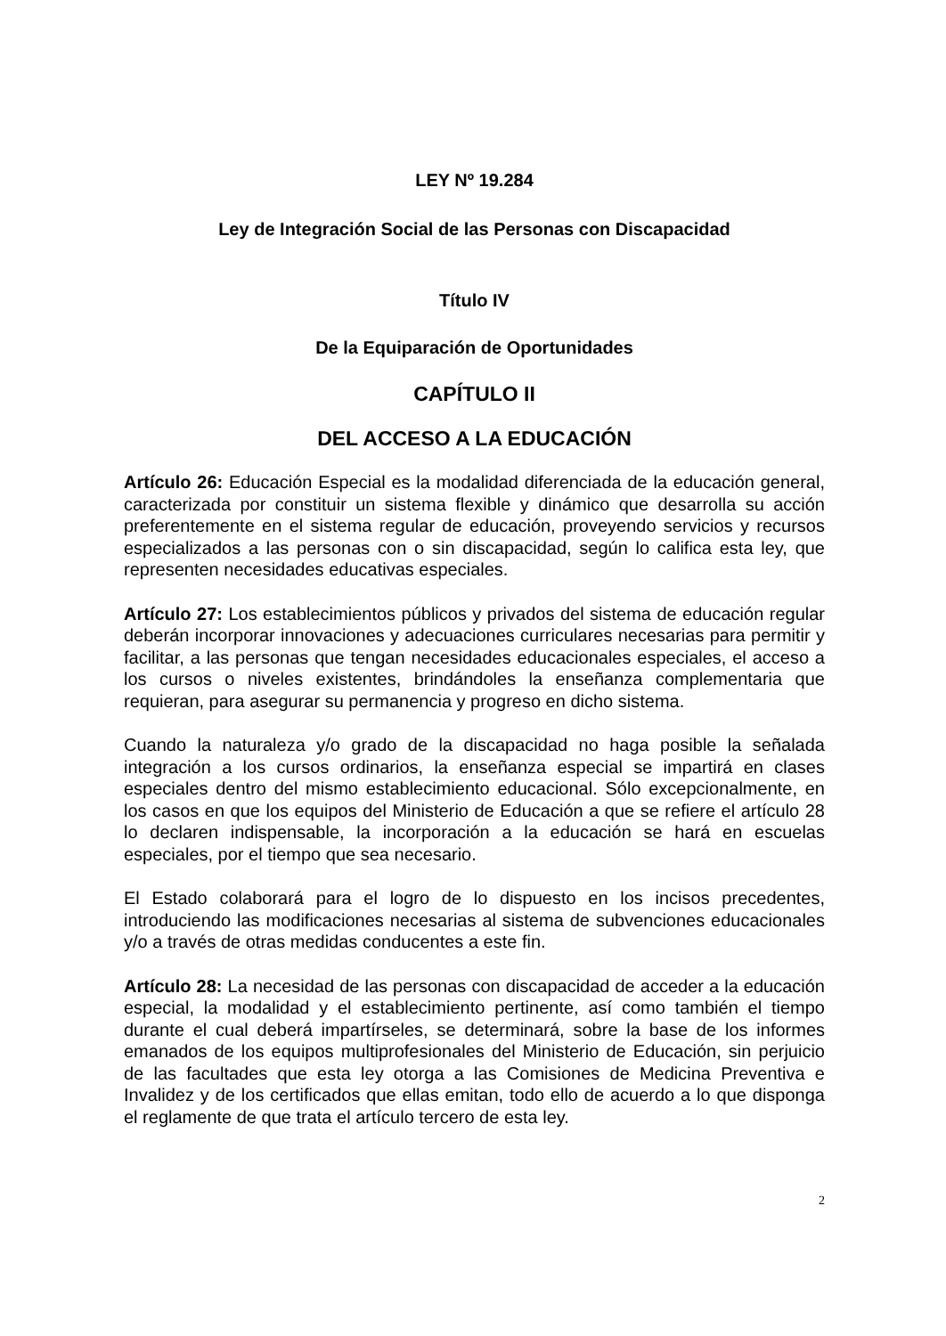LEY Nº 19.284
Ley de Integración Social de las Personas con Discapacidad
Título IV
De la Equiparación de Oportunidades
CAPÍTULO II
DEL ACCESO A LA EDUCACIÓN
Artículo 26: Educación Especial es la modalidad diferenciada de la educación general, caracterizada por constituir un sistema flexible y dinámico que desarrolla su acción preferentemente en el sistema regular de educación, proveyendo servicios y recursos especializados a las personas con o sin discapacidad, según lo califica esta ley, que representen necesidades educativas especiales.
Artículo 27: Los establecimientos públicos y privados del sistema de educación regular deberán incorporar innovaciones y adecuaciones curriculares necesarias para permitir y facilitar, a las personas que tengan necesidades educacionales especiales, el acceso a los cursos o niveles existentes, brindándoles la enseñanza complementaria que requieran, para asegurar su permanencia y progreso en dicho sistema.
Cuando la naturaleza y/o grado de la discapacidad no haga posible la señalada integración a los cursos ordinarios, la enseñanza especial se impartirá en clases especiales dentro del mismo establecimiento educacional. Sólo excepcionalmente, en los casos en que los equipos del Ministerio de Educación a que se refiere el artículo 28 lo declaren indispensable, la incorporación a la educación se hará en escuelas especiales, por el tiempo que sea necesario.
El Estado colaborará para el logro de lo dispuesto en los incisos precedentes, introduciendo las modificaciones necesarias al sistema de subvenciones educacionales y/o a través de otras medidas conducentes a este fin.
Artículo 28: La necesidad de las personas con discapacidad de acceder a la educación especial, la modalidad y el establecimiento pertinente, así como también el tiempo durante el cual deberá impartírseles, se determinará, sobre la base de los informes emanados de los equipos multiprofesionales del Ministerio de Educación, sin perjuicio de las facultades que esta ley otorga a las Comisiones de Medicina Preventiva e Invalidez y de los certificados que ellas emitan, todo ello de acuerdo a lo que disponga el reglamente de que trata el artículo tercero de esta ley.
2